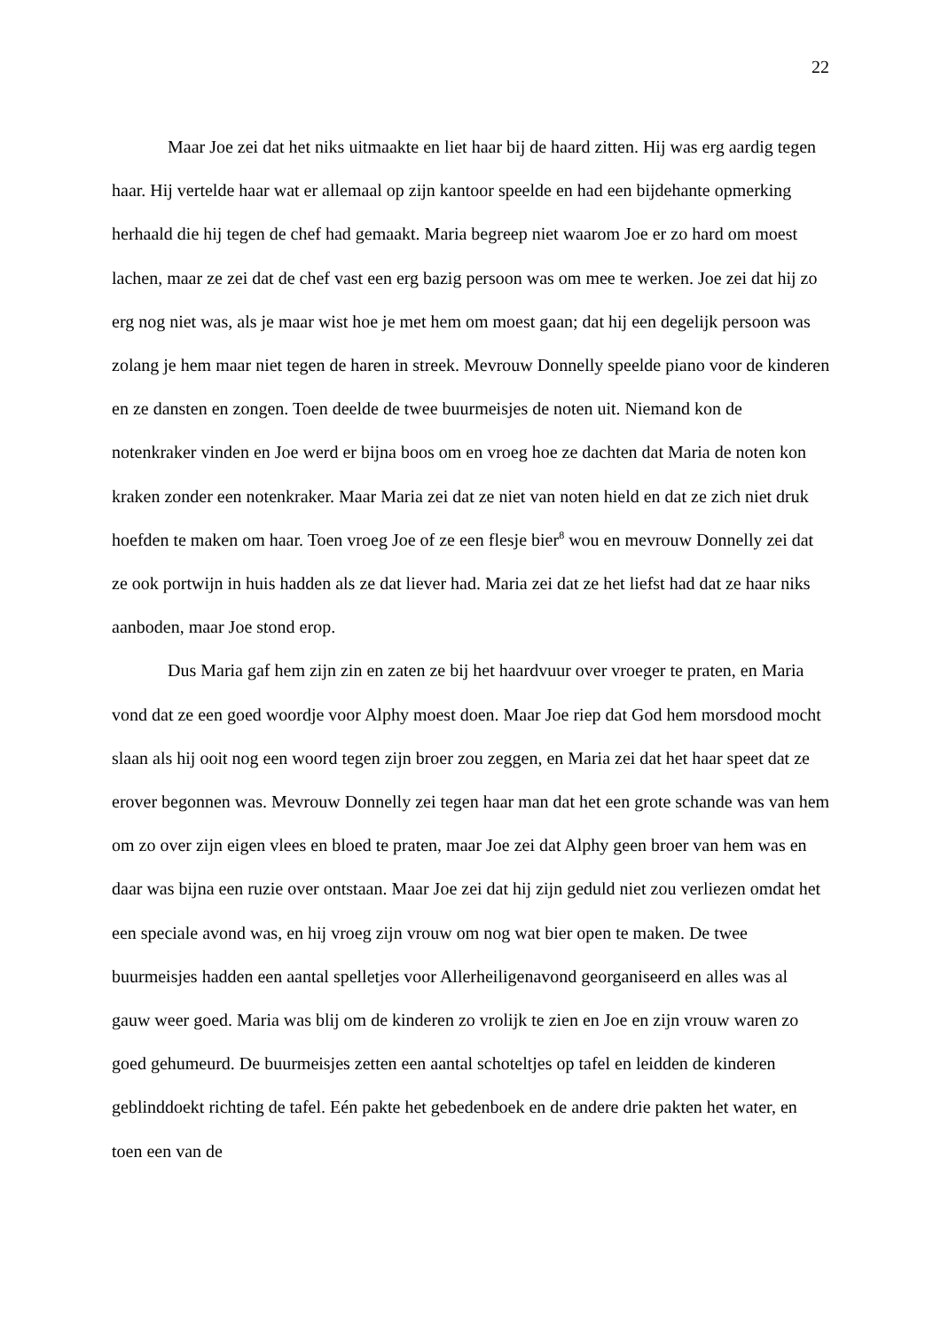22
Maar Joe zei dat het niks uitmaakte en liet haar bij de haard zitten. Hij was erg aardig tegen haar. Hij vertelde haar wat er allemaal op zijn kantoor speelde en had een bijdehante opmerking herhaald die hij tegen de chef had gemaakt. Maria begreep niet waarom Joe er zo hard om moest lachen, maar ze zei dat de chef vast een erg bazig persoon was om mee te werken. Joe zei dat hij zo erg nog niet was, als je maar wist hoe je met hem om moest gaan; dat hij een degelijk persoon was zolang je hem maar niet tegen de haren in streek. Mevrouw Donnelly speelde piano voor de kinderen en ze dansten en zongen. Toen deelde de twee buurmeisjes de noten uit. Niemand kon de notenkraker vinden en Joe werd er bijna boos om en vroeg hoe ze dachten dat Maria de noten kon kraken zonder een notenkraker. Maar Maria zei dat ze niet van noten hield en dat ze zich niet druk hoefden te maken om haar. Toen vroeg Joe of ze een flesje bier<sup>8</sup> wou en mevrouw Donnelly zei dat ze ook portwijn in huis hadden als ze dat liever had. Maria zei dat ze het liefst had dat ze haar niks aanboden, maar Joe stond erop.
Dus Maria gaf hem zijn zin en zaten ze bij het haardvuur over vroeger te praten, en Maria vond dat ze een goed woordje voor Alphy moest doen. Maar Joe riep dat God hem morsdood mocht slaan als hij ooit nog een woord tegen zijn broer zou zeggen, en Maria zei dat het haar speet dat ze erover begonnen was. Mevrouw Donnelly zei tegen haar man dat het een grote schande was van hem om zo over zijn eigen vlees en bloed te praten, maar Joe zei dat Alphy geen broer van hem was en daar was bijna een ruzie over ontstaan. Maar Joe zei dat hij zijn geduld niet zou verliezen omdat het een speciale avond was, en hij vroeg zijn vrouw om nog wat bier open te maken. De twee buurmeisjes hadden een aantal spelletjes voor Allerheiligenavond georganiseerd en alles was al gauw weer goed. Maria was blij om de kinderen zo vrolijk te zien en Joe en zijn vrouw waren zo goed gehumeurd. De buurmeisjes zetten een aantal schoteltjes op tafel en leidden de kinderen geblinddoekt richting de tafel. Eén pakte het gebedenboek en de andere drie pakten het water, en toen een van de